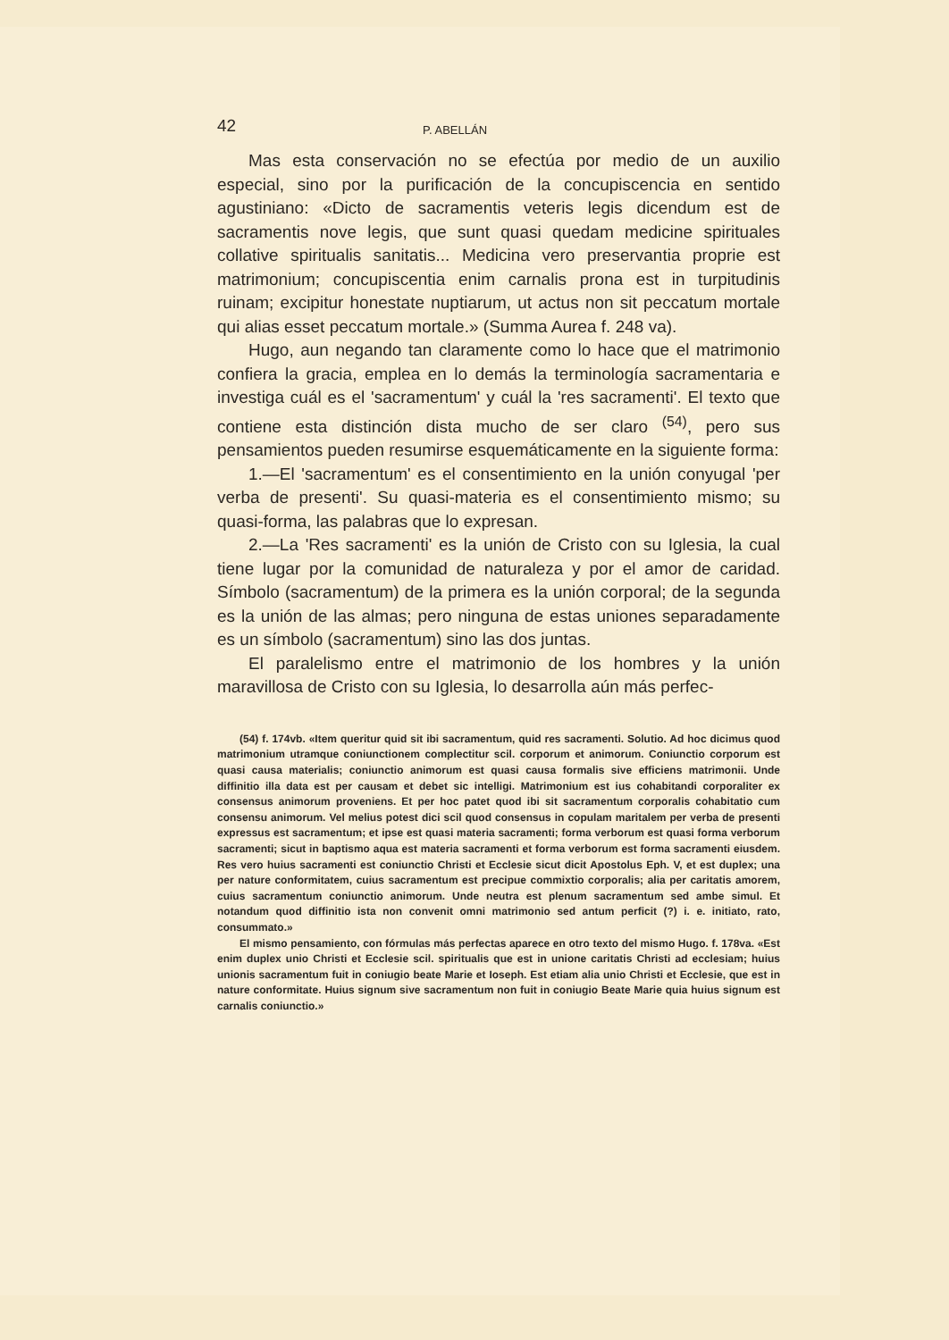42 P. ABELLÁN
Mas esta conservación no se efectúa por medio de un auxilio especial, sino por la purificación de la concupiscencia en sentido agustiniano: «Dicto de sacramentis veteris legis dicendum est de sacramentis nove legis, que sunt quasi quedam medicine spirituales collative spiritualis sanitatis... Medicina vero preservantia proprie est matrimonium; concupiscentia enim carnalis prona est in turpitudinis ruinam; excipitur honestate nuptiarum, ut actus non sit peccatum mortale qui alias esset peccatum mortale.» (Summa Aurea f. 248 va).
Hugo, aun negando tan claramente como lo hace que el matrimonio confiera la gracia, emplea en lo demás la terminología sacramentaria e investiga cuál es el 'sacramentum' y cuál la 'res sacramenti'. El texto que contiene esta distinción dista mucho de ser claro <sup>(54)</sup>, pero sus pensamientos pueden resumirse esquemáticamente en la siguiente forma:
1.—El 'sacramentum' es el consentimiento en la unión conyugal 'per verba de presenti'. Su quasi-materia es el consentimiento mismo; su quasi-forma, las palabras que lo expresan.
2.—La 'Res sacramenti' es la unión de Cristo con su Iglesia, la cual tiene lugar por la comunidad de naturaleza y por el amor de caridad. Símbolo (sacramentum) de la primera es la unión corporal; de la segunda es la unión de las almas; pero ninguna de estas uniones separadamente es un símbolo (sacramentum) sino las dos juntas.
El paralelismo entre el matrimonio de los hombres y la unión maravillosa de Cristo con su Iglesia, lo desarrolla aún más perfec-
(54) f. 174vb. «Item queritur quid sit ibi sacramentum, quid res sacramenti. Solutio. Ad hoc dicimus quod matrimonium utramque coniunctionem complectitur scil. corporum et animorum. Coniunctio corporum est quasi causa materialis; coniunctio animorum est quasi causa formalis sive efficiens matrimonii. Unde diffinitio illa data est per causam et debet sic intelligi. Matrimonium est ius cohabitandi corporaliter ex consensus animorum proveniens. Et per hoc patet quod ibi sit sacramentum corporalis cohabitatio cum consensu animorum. Vel melius potest dici scil quod consensus in copulam maritalem per verba de presenti expressus est sacramentum; et ipse est quasi materia sacramenti; forma verborum est quasi forma verborum sacramenti; sicut in baptismo aqua est materia sacramenti et forma verborum est forma sacramenti eiusdem. Res vero huius sacramenti est coniunctio Christi et Ecclesie sicut dicit Apostolus Eph. V, et est duplex; una per nature conformitatem, cuius sacramentum est precipue commixtio corporalis; alia per caritatis amorem, cuius sacramentum coniunctio animorum. Unde neutra est plenum sacramentum sed ambe simul. Et notandum quod diffinitio ista non convenit omni matrimonio sed antum perficit (?) i. e. initiato, rato, consummato.»
El mismo pensamiento, con fórmulas más perfectas aparece en otro texto del mismo Hugo. f. 178va. «Est enim duplex unio Christi et Ecclesie scil. spiritualis que est in unione caritatis Christi ad ecclesiam; huius unionis sacramentum fuit in coniugio beate Marie et Ioseph. Est etiam alia unio Christi et Ecclesie, que est in nature conformitate. Huius signum sive sacramentum non fuit in coniugio Beate Marie quia huius signum est carnalis coniunctio.»